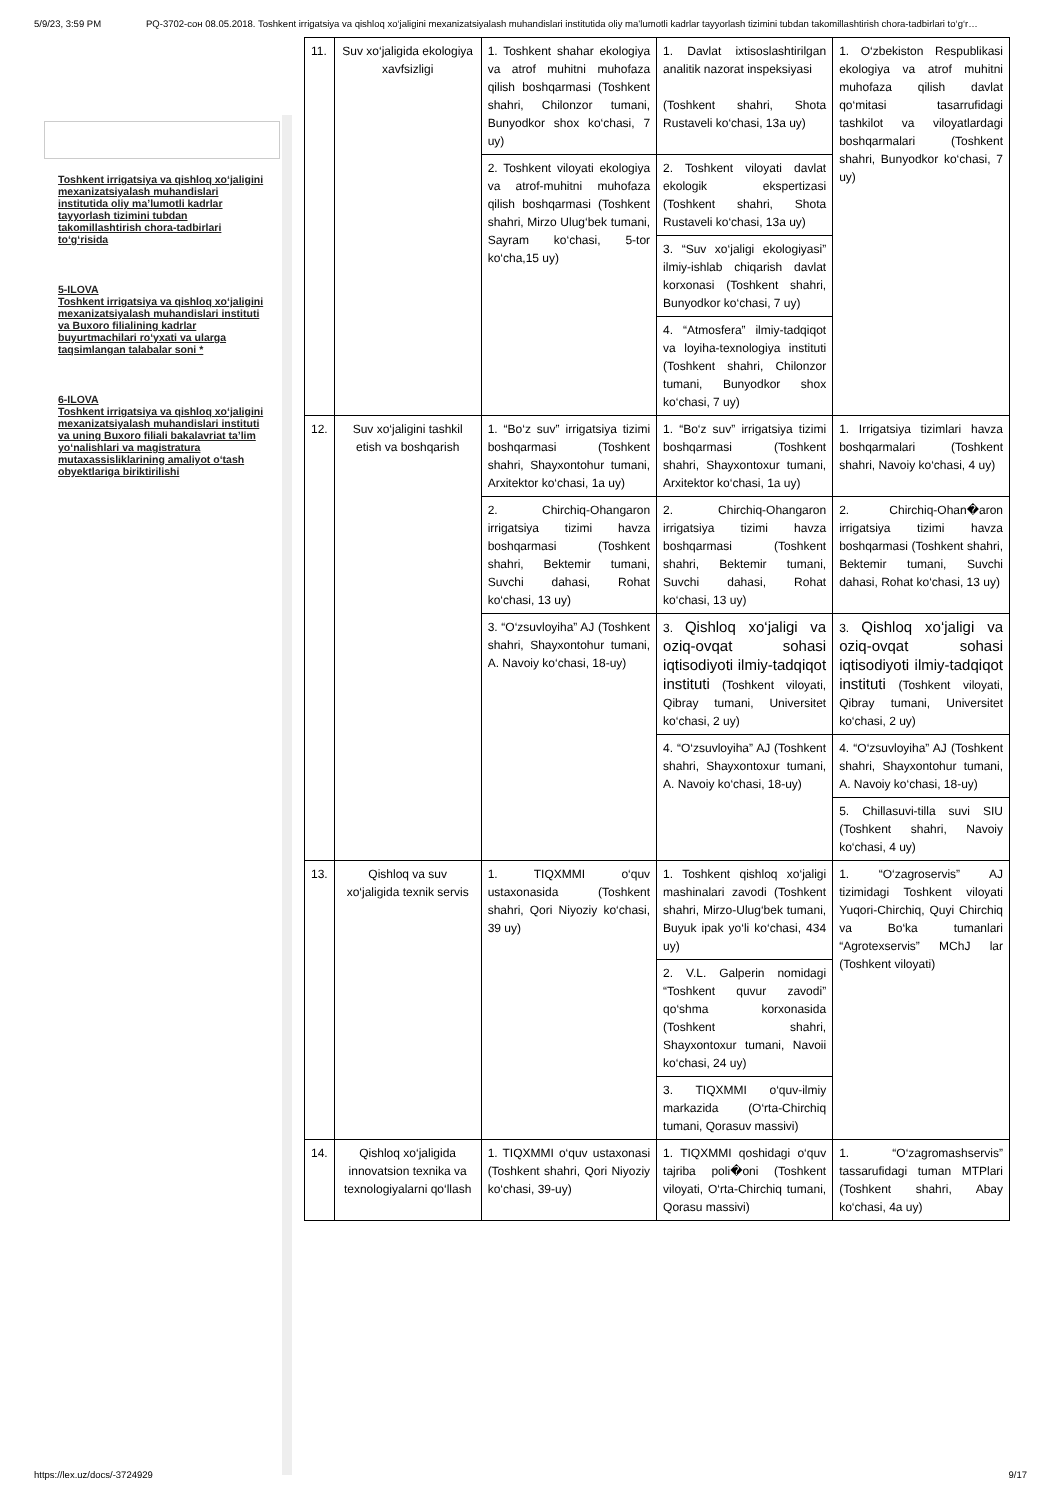5/9/23, 3:59 PM PQ-3702-сон 08.05.2018. Toshkent irrigatsiya va qishloq xo‘jaligini mexanizatsiyalash muhandislari institutida oliy ma’lumotli kadrlar tayyorlash tizimini tubdan takomillashtirish chora-tadbirlari to‘g‘r…
Toshkent irrigatsiya va qishloq xo‘jaligini mexanizatsiyalash muhandislari institutida oliy ma’lumotli kadrlar tayyorlash tizimini tubdan takomillashtirish chora-tadbirlari to‘g‘risida
5-ILOVA
Toshkent irrigatsiya va qishloq xo‘jaligini mexanizatsiyalash muhandislari instituti va Buxoro filialining kadrlar buyurtmachilari ro‘yxati va ularga taqsimlangan talabalar soni *
6-ILOVA
Toshkent irrigatsiya va qishloq xo‘jaligini mexanizatsiyalash muhandislari instituti va uning Buxoro filiali bakalavriat ta’lim yo‘nalishlari va magistratura mutaxassisliklarining amaliyot o‘tash obyektlariga biriktirilishi
| 11. | Suv xo‘jaligida ekologiya xavfsizligi | 1. Toshkent shahar ekologiya va atrof muhitni muhofaza qilish boshqarmasi (Toshkent shahri, Chilonzor tumani, Bunyodkor shox ko‘chasi, 7 uy) | 1. Davlat ixtisoslashtirilgan analitik nazorat inspeksiyasi (Toshkent shahri, Shota Rustaveli ko‘chasi, 13a uy) | 1. O‘zbekiston Respublikasi ekologiya va atrof muhitni muhofaza qilish davlat qo‘mitasi tasarrufidagi tashkilot va viloyatlardagi boshqarmalari (Toshkent shahri, Bunyodkor ko‘chasi, 7 uy) |
| | | 2. Toshkent viloyati ekologiya va atrof-muhitni muhofaza qilish boshqarmasi (Toshkent shahri, Mirzo Ulug‘bek tumani, Sayram ko‘chasi, 5-tor ko‘cha,15 uy) | 2. Toshkent viloyati davlat ekologik ekspertizasi (Toshkent shahri, Shota Rustaveli ko‘chasi, 13a uy) | |
| | | | 3. “Suv xo‘jaligi ekologiyasi” ilmiy-ishlab chiqarish davlat korxonasi (Toshkent shahri, Bunyodkor ko‘chasi, 7 uy) | |
| | | | 4. “Atmosfera” ilmiy-tadqiqot va loyiha-texnologiya instituti (Toshkent shahri, Chilonzor tumani, Bunyodkor shox ko‘chasi, 7 uy) | |
| 12. | Suv xo‘jaligini tashkil etish va boshqarish | 1. “Bo‘z suv” irrigatsiya tizimi boshqarmasi (Toshkent shahri, Shayxontohur tumani, Arxitektor ko‘chasi, 1a uy) | 1. “Bo‘z suv” irrigatsiya tizimi boshqarmasi (Toshkent shahri, Shayxontoxur tumani, Arxitektor ko‘chasi, 1a uy) | 1. Irrigatsiya tizimlari havza boshqarmalari (Toshkent shahri, Navoiy ko‘chasi, 4 uy) |
| | | 2. Chirchiq-Ohangaron irrigatsiya tizimi havza boshqarmasi (Toshkent shahri, Bektemir tumani, Suvchi dahasi, Rohat ko‘chasi, 13 uy) | 2. Chirchiq-Ohangaron irrigatsiya tizimi havza boshqarmasi (Toshkent shahri, Bektemir tumani, Suvchi dahasi, Rohat ko‘chasi, 13 uy) | 2. Chirchiq-Ohan�aron irrigatsiya tizimi havza boshqarmasi (Toshkent shahri, Bektemir tumani, Suvchi dahasi, Rohat ko‘chasi, 13 uy) |
| | | 3. “O‘zsuvloyiha” AJ (Toshkent shahri, Shayxontohur tumani, A. Navoiy ko‘chasi, 18-uy) | 3. Qishloq xo‘jaligi va oziq-ovqat sohasi iqtisodiyoti ilmiy-tadqiqot instituti (Toshkent viloyati, Qibray tumani, Universitet ko‘chasi, 2 uy) | 3. Qishloq xo‘jaligi va oziq-ovqat sohasi iqtisodiyoti ilmiy-tadqiqot instituti (Toshkent viloyati, Qibray tumani, Universitet ko‘chasi, 2 uy) |
| | | | 4. “O‘zsuvloyiha” AJ (Toshkent shahri, Shayxontoxur tumani, A. Navoiy ko‘chasi, 18-uy) | 4. “O‘zsuvloyiha” AJ (Toshkent shahri, Shayxontohur tumani, A. Navoiy ko‘chasi, 18-uy) |
| | | | | 5. Chillasuvi-tilla suvi SIU (Toshkent shahri, Navoiy ko‘chasi, 4 uy) |
| 13. | Qishloq va suv xo‘jaligida texnik servis | 1. TIQXMMI o‘quv ustaxonasida (Toshkent shahri, Qori Niyoziy ko‘chasi, 39 uy) | 1. Toshkent qishloq xo‘jaligi mashinalari zavodi (Toshkent shahri, Mirzo-Ulug‘bek tumani, Buyuk ipak yo‘li ko‘chasi, 434 uy) | 1. “O‘zagroservis” AJ tizimidagi Toshkent viloyati Yuqori-Chirchiq, Quyi Chirchiq va Bo‘ka tumanlari “Agrotexservis” MChJ lar (Toshkent viloyati) |
| | | | 2. V.L. Galperin nomidagi “Toshkent quvur zavodi” qo‘shma korxonasida (Toshkent shahri, Shayxontoxur tumani, Navoii ko‘chasi, 24 uy) | |
| | | | 3. TIQXMMI o‘quv-ilmiy markazida (O‘rta-Chirchiq tumani, Qorasuv massivi) | |
| 14. | Qishloq xo‘jaligida innovatsion texnika va texnologiyalarni qo‘llash | 1. TIQXMMI o‘quv ustaxonasi (Toshkent shahri, Qori Niyoziy ko‘chasi, 39-uy) | 1. TIQXMMI qoshidagi o‘quv tajriba poli�oni (Toshkent viloyati, O‘rta-Chirchiq tumani, Qorasu massivi) | 1. “O‘zagromashservis” tassarufidagi tuman MTPlari (Toshkent shahri, Abay ko‘chasi, 4a uy) |
https://lex.uz/docs/-3724929 9/17